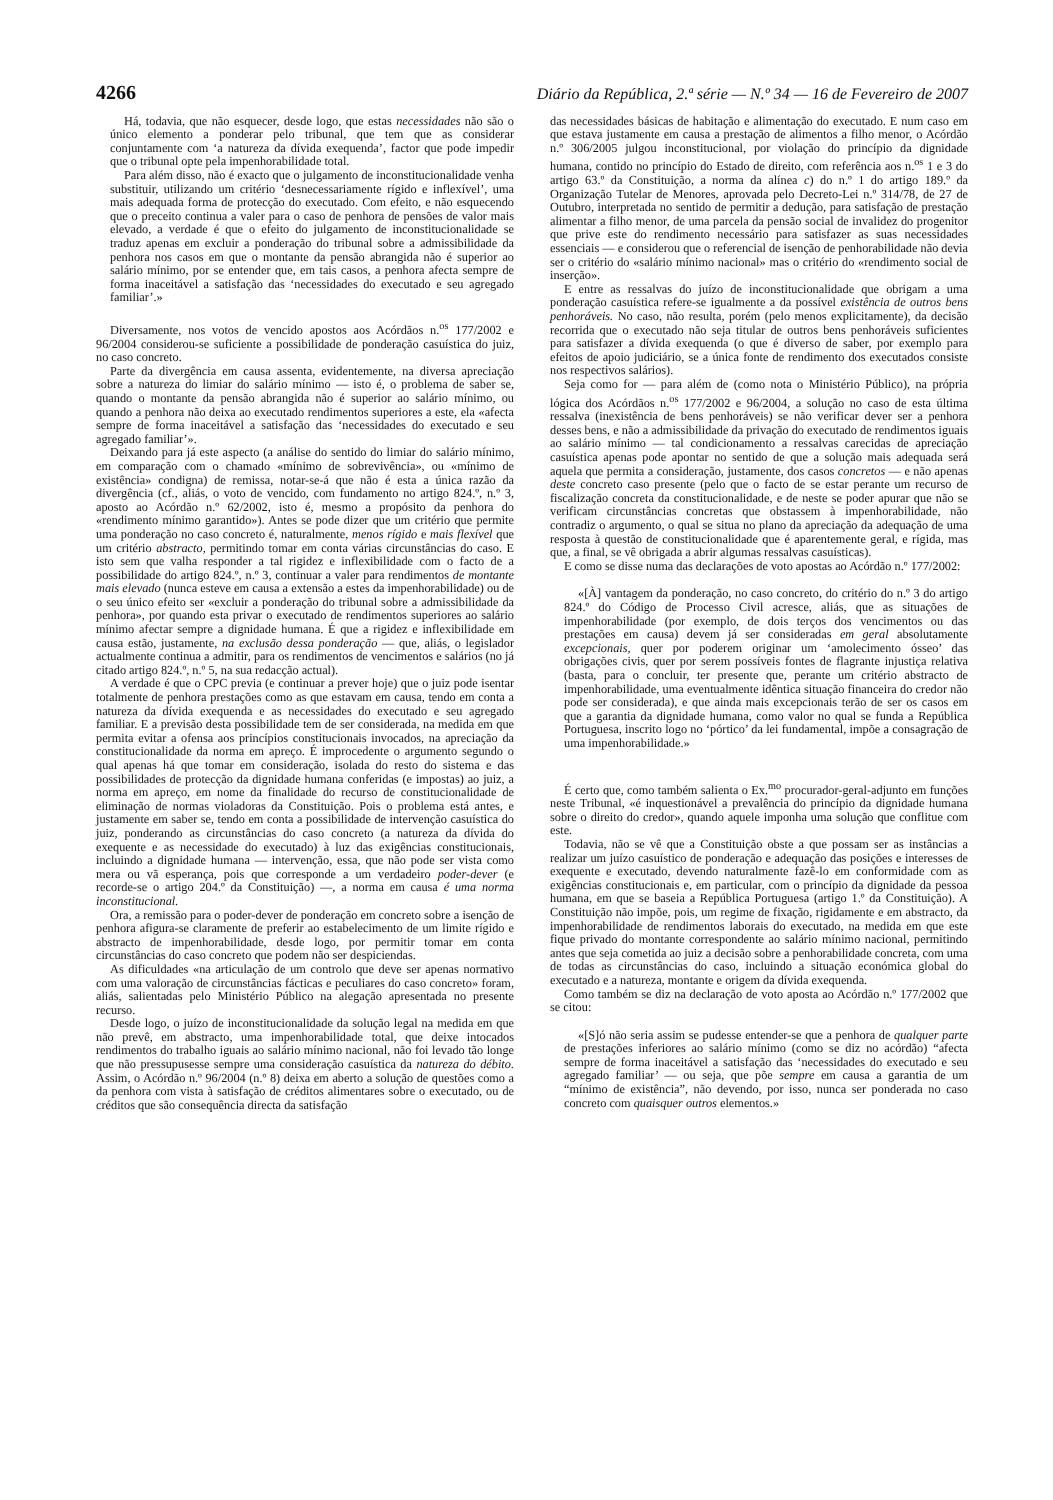4266 Diário da República, 2.ª série — N.º 34 — 16 de Fevereiro de 2007
Há, todavia, que não esquecer, desde logo, que estas necessidades não são o único elemento a ponderar pelo tribunal, que tem que as considerar conjuntamente com ‘a natureza da dívida exequenda’, factor que pode impedir que o tribunal opte pela impenhorabilidade total.
Para além disso, não é exacto que o julgamento de inconstitucionalidade venha substituir, utilizando um critério ‘desnecessariamente rígido e inflexível’, uma mais adequada forma de protecção do executado. Com efeito, e não esquecendo que o preceito continua a valer para o caso de penhora de pensões de valor mais elevado, a verdade é que o efeito do julgamento de inconstitucionalidade se traduz apenas em excluir a ponderação do tribunal sobre a admissibilidade da penhora nos casos em que o montante da pensão abrangida não é superior ao salário mínimo, por se entender que, em tais casos, a penhora afecta sempre de forma inaceitável a satisfação das ‘necessidades do executado e seu agregado familiar’.»
Diversamente, nos votos de vencido apostos aos Acórdãos n.<sup>os</sup> 177/2002 e 96/2004 considerou-se suficiente a possibilidade de ponderação casuística do juiz, no caso concreto.
Parte da divergência em causa assenta, evidentemente, na diversa apreciação sobre a natureza do limiar do salário mínimo — isto é, o problema de saber se, quando o montante da pensão abrangida não é superior ao salário mínimo, ou quando a penhora não deixa ao executado rendimentos superiores a este, ela «afecta sempre de forma inaceitável a satisfação das ‘necessidades do executado e seu agregado familiar’».
Deixando para já este aspecto (a análise do sentido do limiar do salário mínimo, em comparação com o chamado «mínimo de sobrevivência», ou «mínimo de existência» condigna) de remissa, notar-se-á que não é esta a única razão da divergência (cf., aliás, o voto de vencido, com fundamento no artigo 824.º, n.º 3, aposto ao Acórdão n.º 62/2002, isto é, mesmo a propósito da penhora do «rendimento mínimo garantido»). Antes se pode dizer que um critério que permite uma ponderação no caso concreto é, naturalmente, menos rígido e mais flexível que um critério abstracto, permitindo tomar em conta várias circunstâncias do caso. E isto sem que valha responder a tal rigidez e inflexibilidade com o facto de a possibilidade do artigo 824.º, n.º 3, continuar a valer para rendimentos de montante mais elevado (nunca esteve em causa a extensão a estes da impenhorabilidade) ou de o seu único efeito ser «excluir a ponderação do tribunal sobre a admissibilidade da penhora», por quando esta privar o executado de rendimentos superiores ao salário mínimo afectar sempre a dignidade humana. É que a rigidez e inflexibilidade em causa estão, justamente, na exclusão dessa ponderação — que, aliás, o legislador actualmente continua a admitir, para os rendimentos de vencimentos e salários (no já citado artigo 824.º, n.º 5, na sua redacção actual).
A verdade é que o CPC previa (e continuar a prever hoje) que o juiz pode isentar totalmente de penhora prestações como as que estavam em causa, tendo em conta a natureza da dívida exequenda e as necessidades do executado e seu agregado familiar. E a previsão desta possibilidade tem de ser considerada, na medida em que permita evitar a ofensa aos princípios constitucionais invocados, na apreciação da constitucionalidade da norma em apreço. É improcedente o argumento segundo o qual apenas há que tomar em consideração, isolada do resto do sistema e das possibilidades de protecção da dignidade humana conferidas (e impostas) ao juiz, a norma em apreço, em nome da finalidade do recurso de constitucionalidade de eliminação de normas violadoras da Constituição. Pois o problema está antes, e justamente em saber se, tendo em conta a possibilidade de intervenção casuística do juiz, ponderando as circunstâncias do caso concreto (a natureza da dívida do exequente e as necessidade do executado) à luz das exigências constitucionais, incluindo a dignidade humana — intervenção, essa, que não pode ser vista como mera ou vã esperança, pois que corresponde a um verdadeiro poder-dever (e recorde-se o artigo 204.º da Constituição) —, a norma em causa é uma norma inconstitucional.
Ora, a remissão para o poder-dever de ponderação em concreto sobre a isenção de penhora afigura-se claramente de preferir ao estabelecimento de um limite rígido e abstracto de impenhorabilidade, desde logo, por permitir tomar em conta circunstâncias do caso concreto que podem não ser despiciendas.
As dificuldades «na articulação de um controlo que deve ser apenas normativo com uma valoração de circunstâncias fácticas e peculiares do caso concreto» foram, aliás, salientadas pelo Ministério Público na alegação apresentada no presente recurso.
Desde logo, o juízo de inconstitucionalidade da solução legal na medida em que não prevê, em abstracto, uma impenhorabilidade total, que deixe intocados rendimentos do trabalho iguais ao salário mínimo nacional, não foi levado tão longe que não pressupusesse sempre uma consideração casuística da natureza do débito. Assim, o Acórdão n.º 96/2004 (n.º 8) deixa em aberto a solução de questões como a da penhora com vista à satisfação de créditos alimentares sobre o executado, ou de créditos que são consequência directa da satisfação
das necessidades básicas de habitação e alimentação do executado. E num caso em que estava justamente em causa a prestação de alimentos a filho menor, o Acórdão n.º 306/2005 julgou inconstitucional, por violação do princípio da dignidade humana, contido no princípio do Estado de direito, com referência aos n.<sup>os</sup> 1 e 3 do artigo 63.º da Constituição, a norma da alínea c) do n.º 1 do artigo 189.º da Organização Tutelar de Menores, aprovada pelo Decreto-Lei n.º 314/78, de 27 de Outubro, interpretada no sentido de permitir a dedução, para satisfação de prestação alimentar a filho menor, de uma parcela da pensão social de invalidez do progenitor que prive este do rendimento necessário para satisfazer as suas necessidades essenciais — e considerou que o referencial de isenção de penhorabilidade não devia ser o critério do «salário mínimo nacional» mas o critério do «rendimento social de inserção».
E entre as ressalvas do juízo de inconstitucionalidade que obrigam a uma ponderação casuística refere-se igualmente a da possível existência de outros bens penhoráveis. No caso, não resulta, porém (pelo menos explicitamente), da decisão recorrida que o executado não seja titular de outros bens penhoráveis suficientes para satisfazer a dívida exequenda (o que é diverso de saber, por exemplo para efeitos de apoio judiciário, se a única fonte de rendimento dos executados consiste nos respectivos salários).
Seja como for — para além de (como nota o Ministério Público), na própria lógica dos Acórdãos n.<sup>os</sup> 177/2002 e 96/2004, a solução no caso de esta última ressalva (inexistência de bens penhoráveis) se não verificar dever ser a penhora desses bens, e não a admissibilidade da privação do executado de rendimentos iguais ao salário mínimo — tal condicionamento a ressalvas carecidas de apreciação casuística apenas pode apontar no sentido de que a solução mais adequada será aquela que permita a consideração, justamente, dos casos concretos — e não apenas deste concreto caso presente (pelo que o facto de se estar perante um recurso de fiscalização concreta da constitucionalidade, e de neste se poder apurar que não se verificam circunstâncias concretas que obstassem à impenhorabilidade, não contradiz o argumento, o qual se situa no plano da apreciação da adequação de uma resposta à questão de constitucionalidade que é aparentemente geral, e rígida, mas que, a final, se vê obrigada a abrir algumas ressalvas casuísticas).
E como se disse numa das declarações de voto apostas ao Acórdão n.º 177/2002:
«[À] vantagem da ponderação, no caso concreto, do critério do n.º 3 do artigo 824.º do Código de Processo Civil acresce, aliás, que as situações de impenhorabilidade (por exemplo, de dois terços dos vencimentos ou das prestações em causa) devem já ser consideradas em geral absolutamente excepcionais, quer por poderem originar um ‘amolecimento ósseo’ das obrigações civis, quer por serem possíveis fontes de flagrante injustiça relativa (basta, para o concluir, ter presente que, perante um critério abstracto de impenhorabilidade, uma eventualmente idêntica situação financeira do credor não pode ser considerada), e que ainda mais excepcionais terão de ser os casos em que a garantia da dignidade humana, como valor no qual se funda a República Portuguesa, inscrito logo no ‘pórtico’ da lei fundamental, impõe a consagração de uma impenhorabilidade.»
É certo que, como também salienta o Ex.<sup>mo</sup> procurador-geral-adjunto em funções neste Tribunal, «é inquestionável a prevalência do princípio da dignidade humana sobre o direito do credor», quando aquele imponha uma solução que conflitue com este.
Todavia, não se vê que a Constituição obste a que possam ser as instâncias a realizar um juízo casuístico de ponderação e adequação das posições e interesses de exequente e executado, devendo naturalmente fazê-lo em conformidade com as exigências constitucionais e, em particular, com o princípio da dignidade da pessoa humana, em que se baseia a República Portuguesa (artigo 1.º da Constituição). A Constituição não impõe, pois, um regime de fixação, rigidamente e em abstracto, da impenhorabilidade de rendimentos laborais do executado, na medida em que este fique privado do montante correspondente ao salário mínimo nacional, permitindo antes que seja cometida ao juiz a decisão sobre a penhorabilidade concreta, com uma de todas as circunstâncias do caso, incluindo a situação económica global do executado e a natureza, montante e origem da dívida exequenda.
Como também se diz na declaração de voto aposta ao Acórdão n.º 177/2002 que se citou:
«[S]ó não seria assim se pudesse entender-se que a penhora de qualquer parte de prestações inferiores ao salário mínimo (como se diz no acórdão) “afecta sempre de forma inaceitável a satisfação das ‘necessidades do executado e seu agregado familiar’ — ou seja, que põe sempre em causa a garantia de um “mínimo de existência”, não devendo, por isso, nunca ser ponderada no caso concreto com quaisquer outros elementos.»